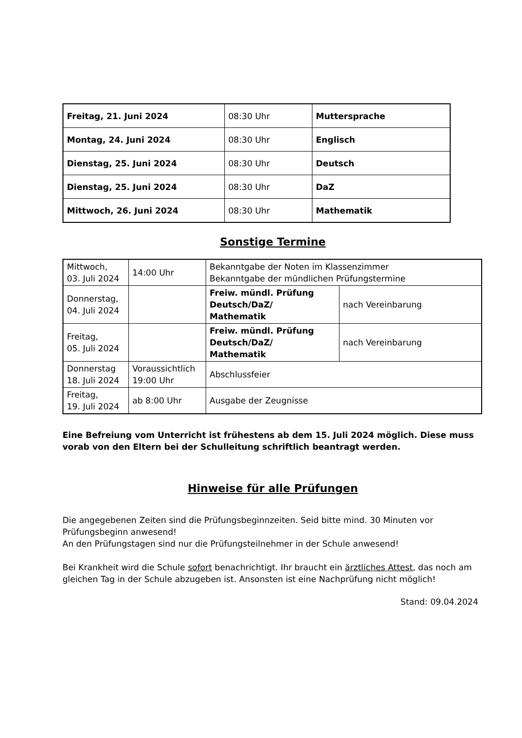| Freitag, 21. Juni 2024 | 08:30 Uhr | Muttersprache |
| Montag, 24. Juni 2024 | 08:30 Uhr | Englisch |
| Dienstag, 25. Juni 2024 | 08:30 Uhr | Deutsch |
| Dienstag, 25. Juni 2024 | 08:30 Uhr | DaZ |
| Mittwoch, 26. Juni 2024 | 08:30 Uhr | Mathematik |
Sonstige Termine
| Mittwoch, 03. Juli 2024 | 14:00 Uhr | Bekanntgabe der Noten im Klassenzimmer Bekanntgabe der mündlichen Prüfungstermine | |
| Donnerstag, 04. Juli 2024 | | Freiw. mündl. Prüfung Deutsch/DaZ/ Mathematik | nach Vereinbarung |
| Freitag, 05. Juli 2024 | | Freiw. mündl. Prüfung Deutsch/DaZ/ Mathematik | nach Vereinbarung |
| Donnerstag 18. Juli 2024 | Voraussichtlich 19:00 Uhr | Abschlussfeier | |
| Freitag, 19. Juli 2024 | ab 8:00 Uhr | Ausgabe der Zeugnisse | |
Eine Befreiung vom Unterricht ist frühestens ab dem 15. Juli 2024 möglich. Diese muss vorab von den Eltern bei der Schulleitung schriftlich beantragt werden.
Hinweise für alle Prüfungen
Die angegebenen Zeiten sind die Prüfungsbeginnzeiten. Seid bitte mind. 30 Minuten vor Prüfungsbeginn anwesend!
An den Prüfungstagen sind nur die Prüfungsteilnehmer in der Schule anwesend!
Bei Krankheit wird die Schule sofort benachrichtigt. Ihr braucht ein ärztliches Attest, das noch am gleichen Tag in der Schule abzugeben ist. Ansonsten ist eine Nachprüfung nicht möglich!
Stand: 09.04.2024